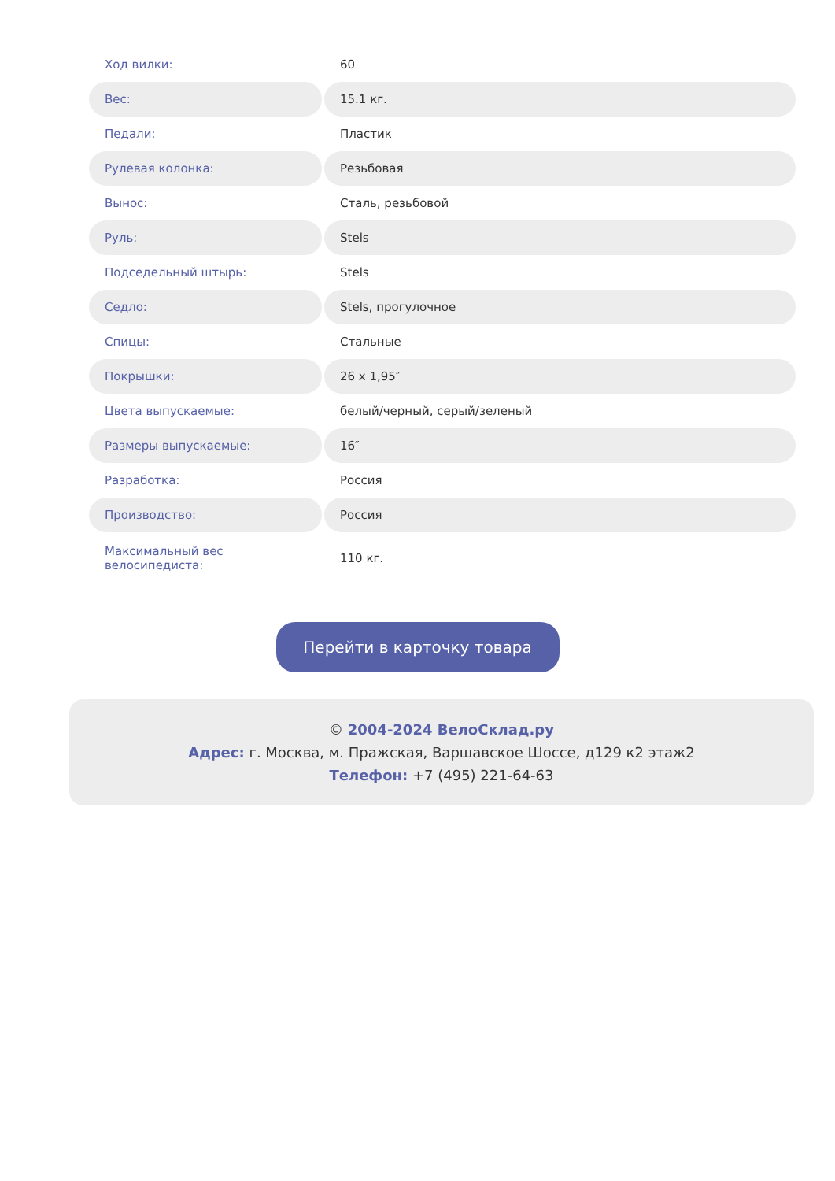| Ход вилки: | 60 |
| Вес: | 15.1 кг. |
| Педали: | Пластик |
| Рулевая колонка: | Резьбовая |
| Вынос: | Сталь, резьбовой |
| Руль: | Stels |
| Подседельный штырь: | Stels |
| Седло: | Stels, прогулочное |
| Спицы: | Стальные |
| Покрышки: | 26 x 1,95″ |
| Цвета выпускаемые: | белый/черный, серый/зеленый |
| Размеры выпускаемые: | 16″ |
| Разработка: | Россия |
| Производство: | Россия |
| Максимальный вес велосипедиста: | 110 кг. |
Перейти в карточку товара
© 2004-2024 ВелоСклад.ру
Адрес: г. Москва, м. Пражская, Варшавское Шоссе, д129 к2 этаж2
Телефон: +7 (495) 221-64-63